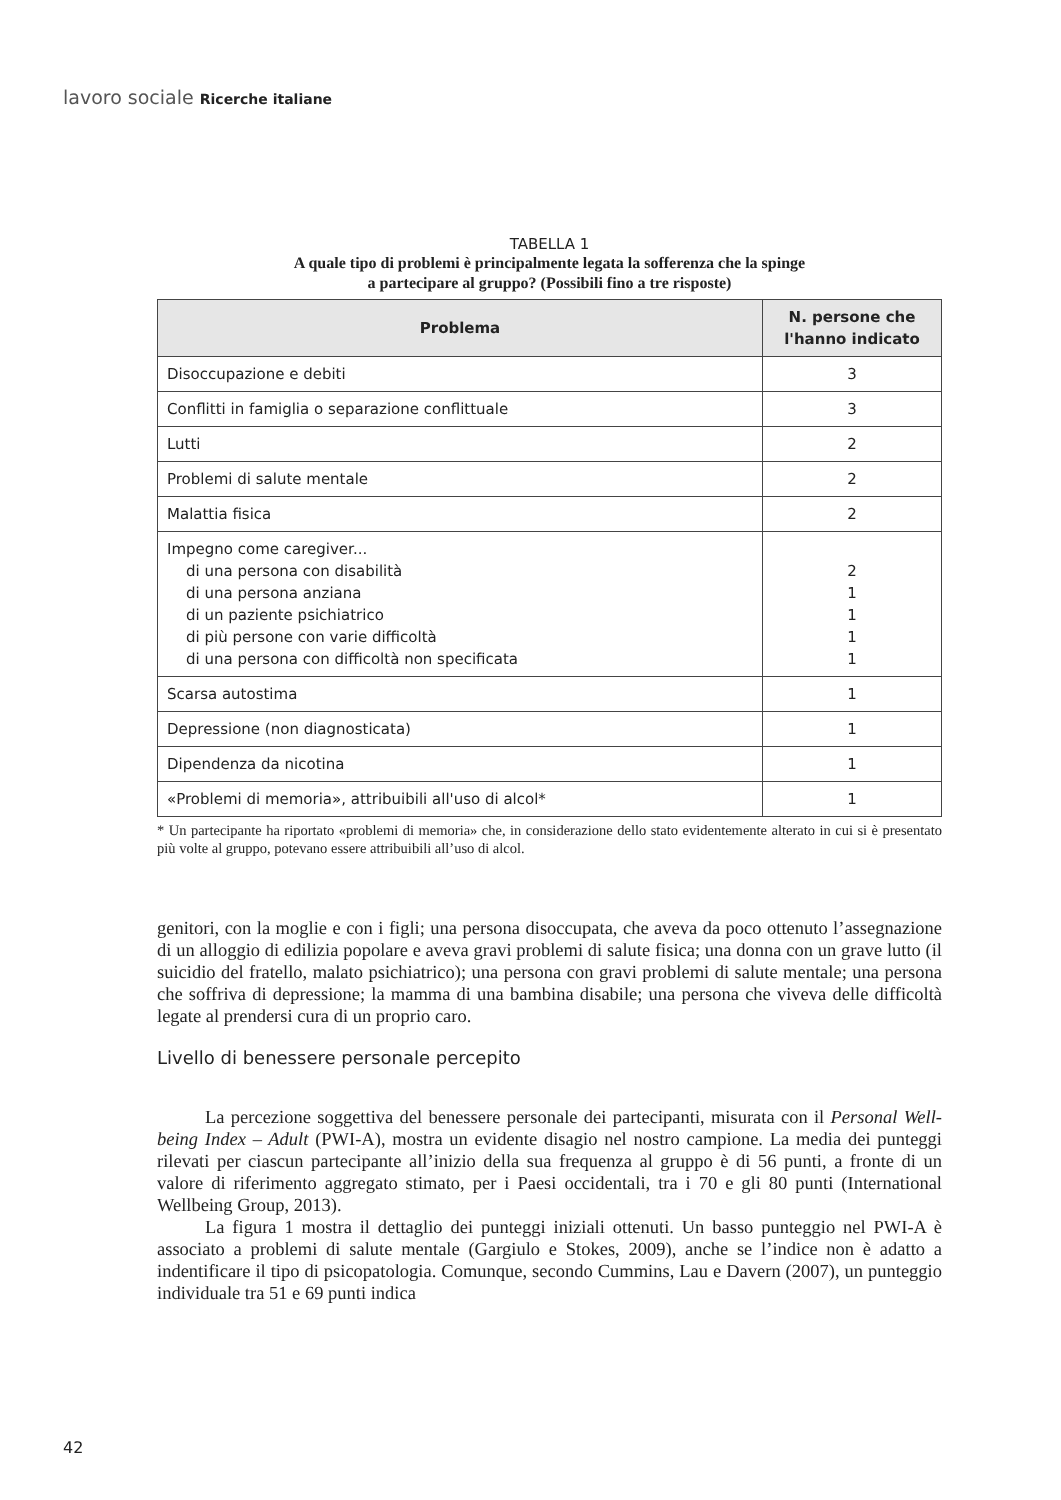lavoro sociale Ricerche italiane
TABELLA 1
A quale tipo di problemi è principalmente legata la sofferenza che la spinge
a partecipare al gruppo? (Possibili fino a tre risposte)
| Problema | N. persone che l'hanno indicato |
| --- | --- |
| Disoccupazione e debiti | 3 |
| Conflitti in famiglia o separazione conflittuale | 3 |
| Lutti | 2 |
| Problemi di salute mentale | 2 |
| Malattia fisica | 2 |
| Impegno come caregiver... di una persona con disabilità di una persona anziana di un paziente psichiatrico di più persone con varie difficoltà di una persona con difficoltà non specificata | 2 1 1 1 1 |
| Scarsa autostima | 1 |
| Depressione (non diagnosticata) | 1 |
| Dipendenza da nicotina | 1 |
| «Problemi di memoria», attribuibili all'uso di alcol* | 1 |
* Un partecipante ha riportato «problemi di memoria» che, in considerazione dello stato evidentemente alterato in cui si è presentato più volte al gruppo, potevano essere attribuibili all’uso di alcol.
genitori, con la moglie e con i figli; una persona disoccupata, che aveva da poco ottenuto l’assegnazione di un alloggio di edilizia popolare e aveva gravi problemi di salute fisica; una donna con un grave lutto (il suicidio del fratello, malato psichiatrico); una persona con gravi problemi di salute mentale; una persona che soffriva di depressione; la mamma di una bambina disabile; una persona che viveva delle difficoltà legate al prendersi cura di un proprio caro.
Livello di benessere personale percepito
La percezione soggettiva del benessere personale dei partecipanti, misurata con il Personal Well-being Index – Adult (PWI-A), mostra un evidente disagio nel nostro campione. La media dei punteggi rilevati per ciascun partecipante all’inizio della sua frequenza al gruppo è di 56 punti, a fronte di un valore di riferimento aggregato stimato, per i Paesi occidentali, tra i 70 e gli 80 punti (International Wellbeing Group, 2013).
La figura 1 mostra il dettaglio dei punteggi iniziali ottenuti. Un basso punteggio nel PWI-A è associato a problemi di salute mentale (Gargiulo e Stokes, 2009), anche se l’indice non è adatto a indentificare il tipo di psicopatologia. Comunque, secondo Cummins, Lau e Davern (2007), un punteggio individuale tra 51 e 69 punti indica
42